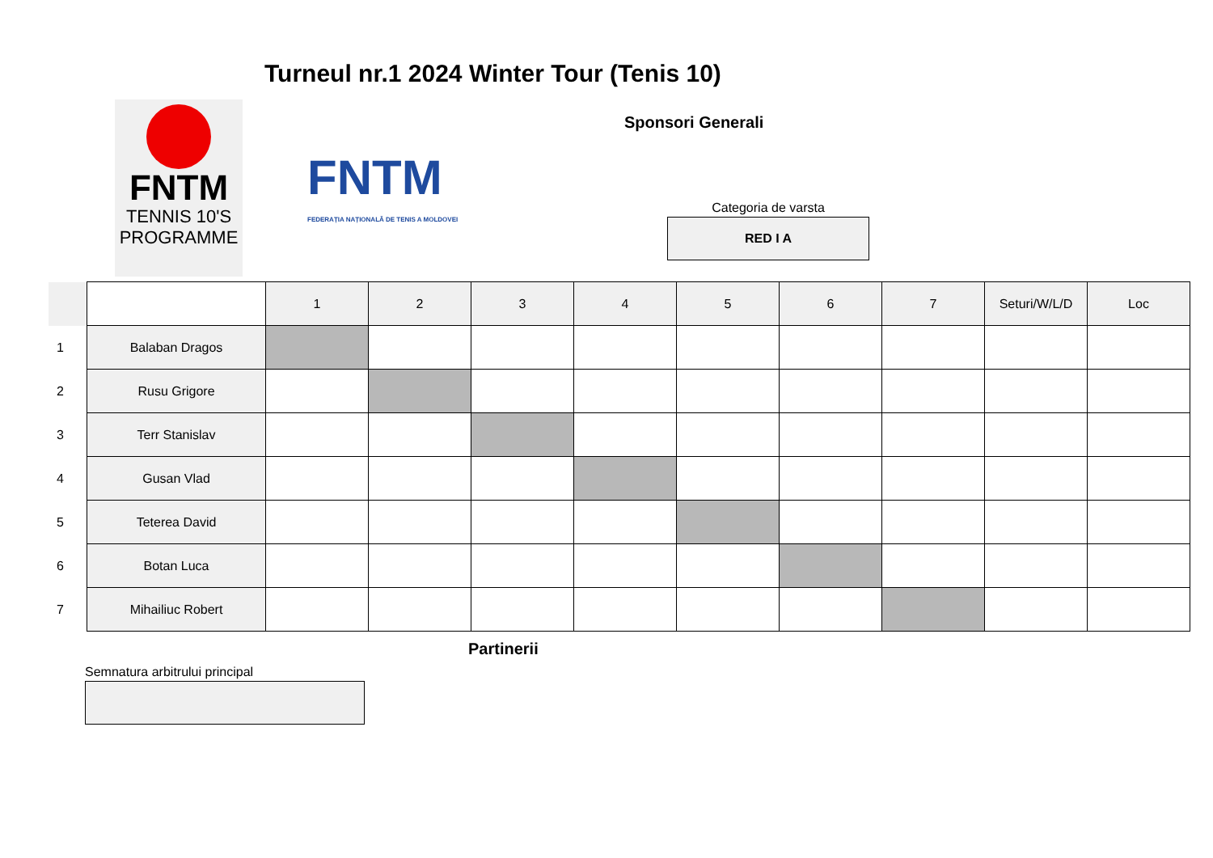Turneul nr.1 2024 Winter Tour (Tenis 10)
FNTM
TENNIS 10'S
PROGRAMME
FNTM
FEDERAȚIA NAȚIONALĂ DE TENIS A MOLDOVEI
Sponsori Generali
Categoria de varsta
RED I A
| | | 1 | 2 | 3 | 4 | 5 | 6 | 7 | Seturi/W/L/D | Loc |
| --- | --- | --- | --- | --- | --- | --- | --- | --- | --- | --- |
| 1 | Balaban Dragos | | | | | | | | | |
| 2 | Rusu Grigore | | | | | | | | | |
| 3 | Terr Stanislav | | | | | | | | | |
| 4 | Gusan Vlad | | | | | | | | | |
| 5 | Teterea David | | | | | | | | | |
| 6 | Botan Luca | | | | | | | | | |
| 7 | Mihailiuc Robert | | | | | | | | | |
Partinerii
Semnatura arbitrului principal